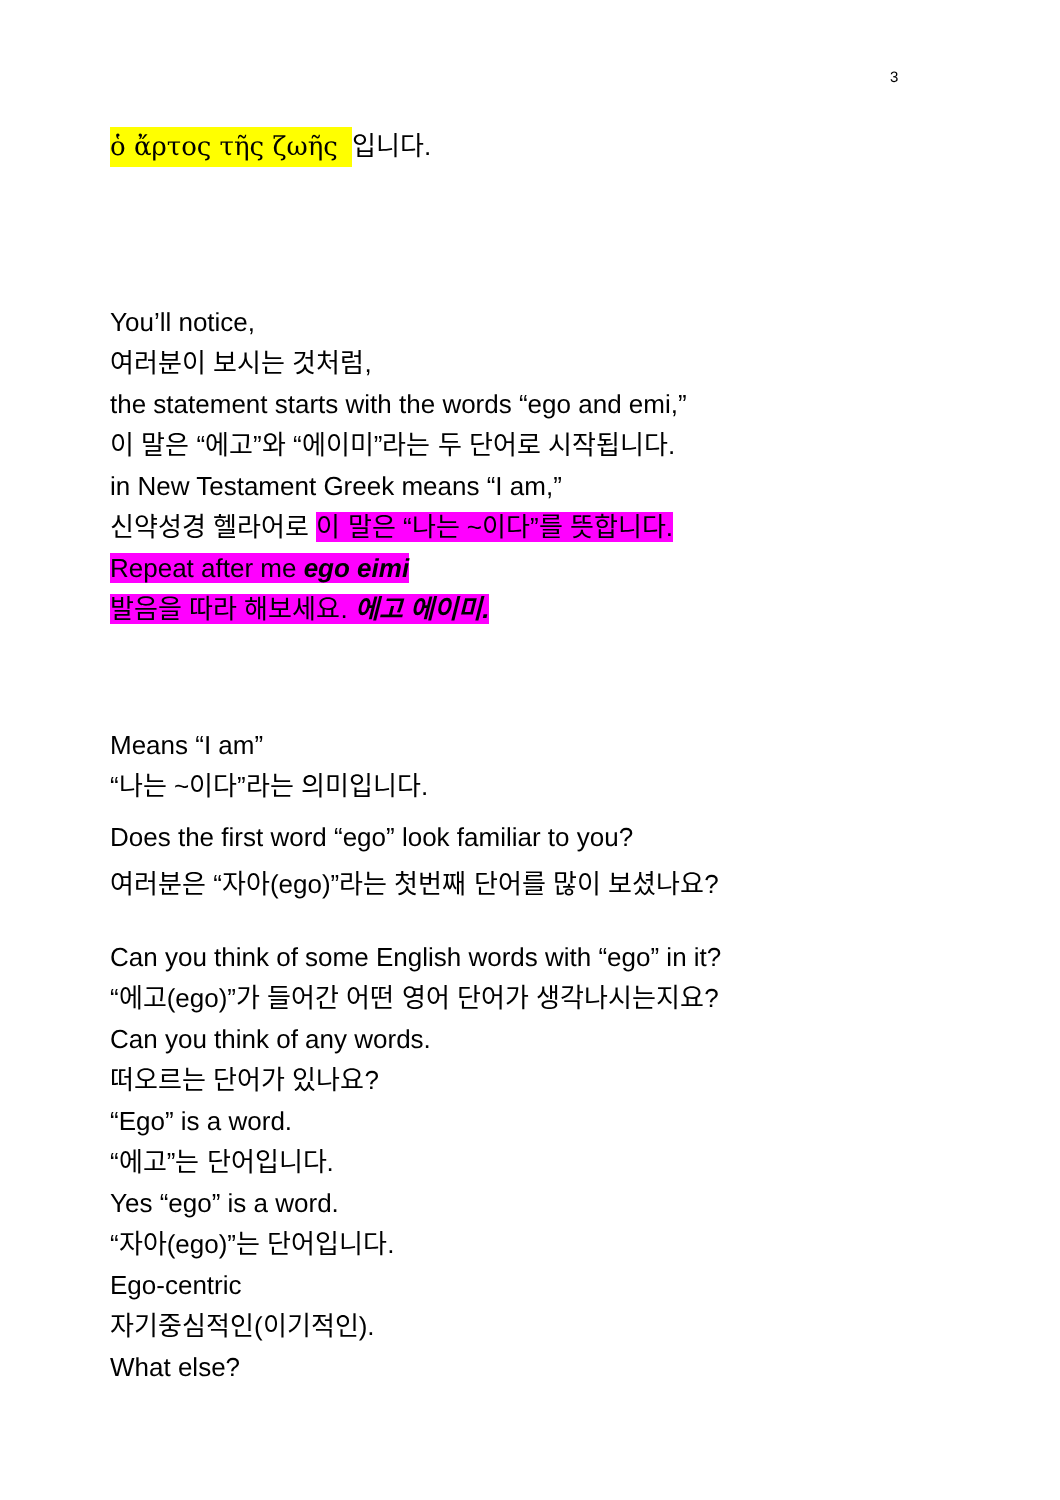3
ὁ ἄρτος τῆς ζωῆς 입니다.
You’ll notice,
여러분이 보시는 것처럼,
the statement starts with the words “ego and emi,”
이 말은 “에고”와 “에이미”라는 두 단어로 시작됩니다.
in New Testament Greek means “I am,”
신약성경 헬라어로 이 말은 “나는 ~이다”를 뜻합니다.
Repeat after me ego eimi
발음을 따라 해보세요. 에고 에이미.
Means “I am”
“나는 ~이다”라는 의미입니다.
Does the first word “ego” look familiar to you?
여러분은 “자아(ego)”라는 첫번째 단어를 많이 보셨나요?
Can you think of some English words with “ego” in it?
“에고(ego)”가 들어간 어떤 영어 단어가 생각나시는지요?
Can you think of any words.
떠오르는 단어가 있나요?
“Ego” is a word.
“에고”는 단어입니다.
Yes “ego” is a word.
“자아(ego)”는 단어입니다.
Ego-centric
자기중심적인(이기적인).
What else?